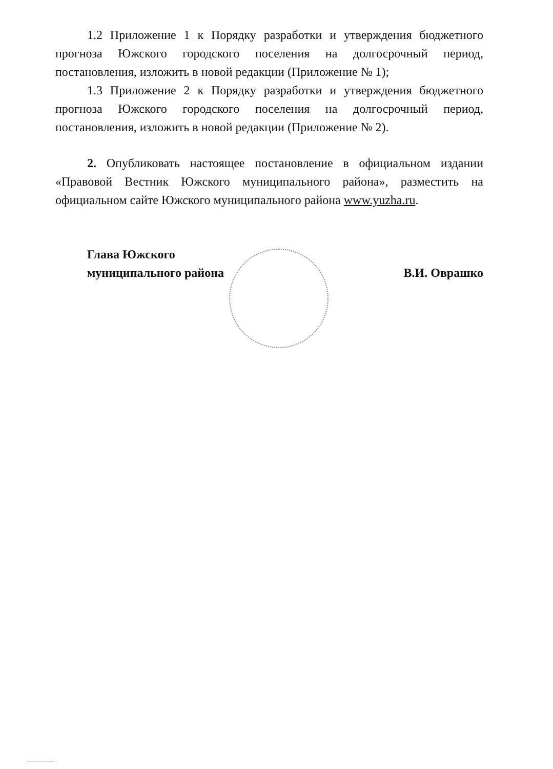1.2 Приложение 1 к Порядку разработки и утверждения бюджетного прогноза Южского городского поселения на долгосрочный период, постановления, изложить в новой редакции (Приложение № 1);
1.3 Приложение 2 к Порядку разработки и утверждения бюджетного прогноза Южского городского поселения на долгосрочный период, постановления, изложить в новой редакции (Приложение № 2).
2. Опубликовать настоящее постановление в официальном издании «Правовой Вестник Южского муниципального района», разместить на официальном сайте Южского муниципального района www.yuzha.ru.
Глава Южского
муниципального района
В.И. Оврашко